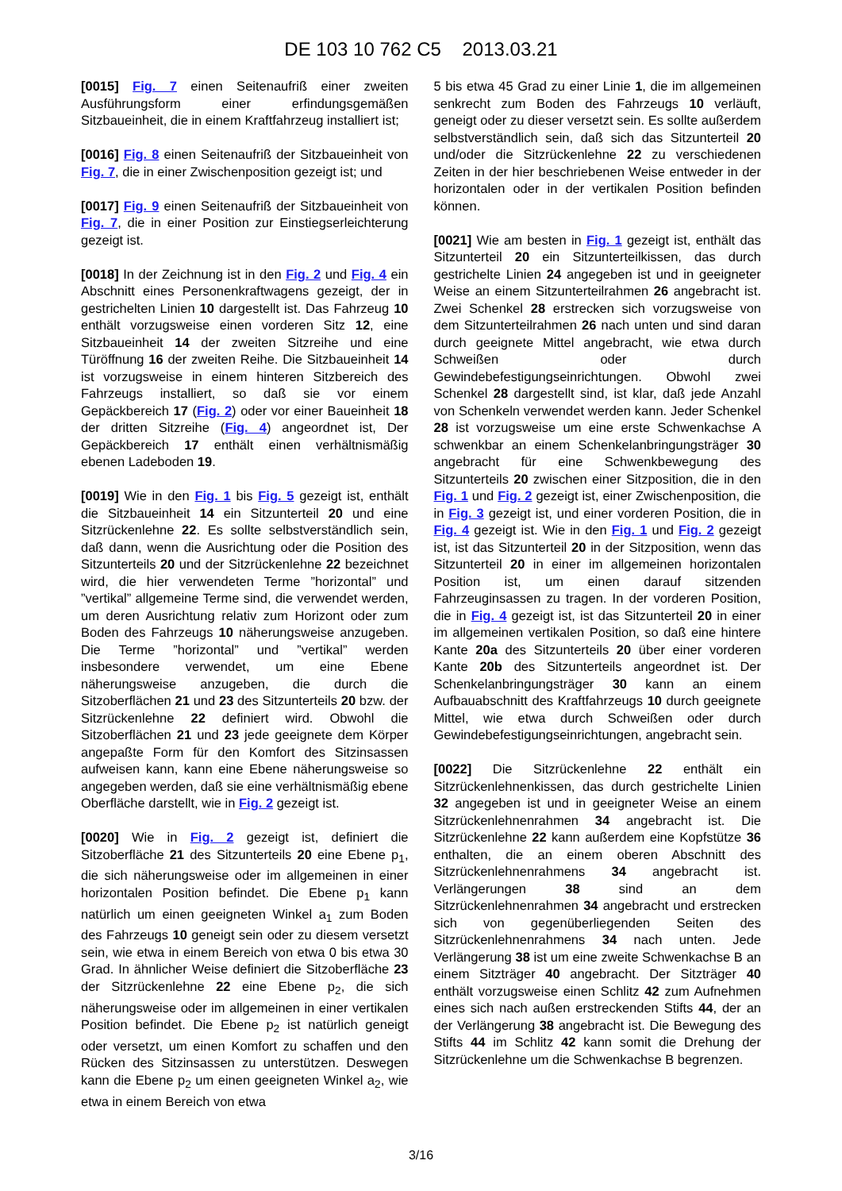DE 103 10 762 C5 2013.03.21
[0015] Fig. 7 einen Seitenaufriß einer zweiten Ausführungsform einer erfindungsgemäßen Sitzbaueinheit, die in einem Kraftfahrzeug installiert ist;
[0016] Fig. 8 einen Seitenaufriß der Sitzbaueinheit von Fig. 7, die in einer Zwischenposition gezeigt ist; und
[0017] Fig. 9 einen Seitenaufriß der Sitzbaueinheit von Fig. 7, die in einer Position zur Einstiegserleichterung gezeigt ist.
[0018] In der Zeichnung ist in den Fig. 2 und Fig. 4 ein Abschnitt eines Personenkraftwagens gezeigt, der in gestrichelten Linien 10 dargestellt ist. Das Fahrzeug 10 enthält vorzugsweise einen vorderen Sitz 12, eine Sitzbaueinheit 14 der zweiten Sitzreihe und eine Türöffnung 16 der zweiten Reihe. Die Sitzbaueinheit 14 ist vorzugsweise in einem hinteren Sitzbereich des Fahrzeugs installiert, so daß sie vor einem Gepäckbereich 17 (Fig. 2) oder vor einer Baueinheit 18 der dritten Sitzreihe (Fig. 4) angeordnet ist, Der Gepäckbereich 17 enthält einen verhältnismäßig ebenen Ladeboden 19.
[0019] Wie in den Fig. 1 bis Fig. 5 gezeigt ist, enthält die Sitzbaueinheit 14 ein Sitzunterteil 20 und eine Sitzrückenlehne 22. Es sollte selbstverständlich sein, daß dann, wenn die Ausrichtung oder die Position des Sitzunterteils 20 und der Sitzrückenlehne 22 bezeichnet wird, die hier verwendeten Terme ”horizontal” und ”vertikal” allgemeine Terme sind, die verwendet werden, um deren Ausrichtung relativ zum Horizont oder zum Boden des Fahrzeugs 10 näherungsweise anzugeben. Die Terme ”horizontal” und ”vertikal” werden insbesondere verwendet, um eine Ebene näherungsweise anzugeben, die durch die Sitzoberflächen 21 und 23 des Sitzunterteils 20 bzw. der Sitzrückenlehne 22 definiert wird. Obwohl die Sitzoberflächen 21 und 23 jede geeignete dem Körper angepaßte Form für den Komfort des Sitzinsassen aufweisen kann, kann eine Ebene näherungsweise so angegeben werden, daß sie eine verhältnismäßig ebene Oberfläche darstellt, wie in Fig. 2 gezeigt ist.
[0020] Wie in Fig. 2 gezeigt ist, definiert die Sitzoberfläche 21 des Sitzunterteils 20 eine Ebene p<sub>1</sub>, die sich näherungsweise oder im allgemeinen in einer horizontalen Position befindet. Die Ebene p<sub>1</sub> kann natürlich um einen geeigneten Winkel a<sub>1</sub> zum Boden des Fahrzeugs 10 geneigt sein oder zu diesem versetzt sein, wie etwa in einem Bereich von etwa 0 bis etwa 30 Grad. In ähnlicher Weise definiert die Sitzoberfläche 23 der Sitzrückenlehne 22 eine Ebene p<sub>2</sub>, die sich näherungsweise oder im allgemeinen in einer vertikalen Position befindet. Die Ebene p<sub>2</sub> ist natürlich geneigt oder versetzt, um einen Komfort zu schaffen und den Rücken des Sitzinsassen zu unterstützen. Deswegen kann die Ebene p<sub>2</sub> um einen geeigneten Winkel a<sub>2</sub>, wie etwa in einem Bereich von etwa
5 bis etwa 45 Grad zu einer Linie 1, die im allgemeinen senkrecht zum Boden des Fahrzeugs 10 verläuft, geneigt oder zu dieser versetzt sein. Es sollte außerdem selbstverständlich sein, daß sich das Sitzunterteil 20 und/oder die Sitzrückenlehne 22 zu verschiedenen Zeiten in der hier beschriebenen Weise entweder in der horizontalen oder in der vertikalen Position befinden können.
[0021] Wie am besten in Fig. 1 gezeigt ist, enthält das Sitzunterteil 20 ein Sitzunterteilkissen, das durch gestrichelte Linien 24 angegeben ist und in geeigneter Weise an einem Sitzunterteilrahmen 26 angebracht ist. Zwei Schenkel 28 erstrecken sich vorzugsweise von dem Sitzunterteilrahmen 26 nach unten und sind daran durch geeignete Mittel angebracht, wie etwa durch Schweißen oder durch Gewindebefestigungseinrichtungen. Obwohl zwei Schenkel 28 dargestellt sind, ist klar, daß jede Anzahl von Schenkeln verwendet werden kann. Jeder Schenkel 28 ist vorzugsweise um eine erste Schwenkachse A schwenkbar an einem Schenkelanbringungsträger 30 angebracht für eine Schwenkbewegung des Sitzunterteils 20 zwischen einer Sitzposition, die in den Fig. 1 und Fig. 2 gezeigt ist, einer Zwischenposition, die in Fig. 3 gezeigt ist, und einer vorderen Position, die in Fig. 4 gezeigt ist. Wie in den Fig. 1 und Fig. 2 gezeigt ist, ist das Sitzunterteil 20 in der Sitzposition, wenn das Sitzunterteil 20 in einer im allgemeinen horizontalen Position ist, um einen darauf sitzenden Fahrzeuginsassen zu tragen. In der vorderen Position, die in Fig. 4 gezeigt ist, ist das Sitzunterteil 20 in einer im allgemeinen vertikalen Position, so daß eine hintere Kante 20a des Sitzunterteils 20 über einer vorderen Kante 20b des Sitzunterteils angeordnet ist. Der Schenkelanbringungsträger 30 kann an einem Aufbauabschnitt des Kraftfahrzeugs 10 durch geeignete Mittel, wie etwa durch Schweißen oder durch Gewindebefestigungseinrichtungen, angebracht sein.
[0022] Die Sitzrückenlehne 22 enthält ein Sitzrückenlehnenkissen, das durch gestrichelte Linien 32 angegeben ist und in geeigneter Weise an einem Sitzrückenlehnenrahmen 34 angebracht ist. Die Sitzrückenlehne 22 kann außerdem eine Kopfstütze 36 enthalten, die an einem oberen Abschnitt des Sitzrückenlehnenrahmens 34 angebracht ist. Verlängerungen 38 sind an dem Sitzrückenlehnenrahmen 34 angebracht und erstrecken sich von gegenüberliegenden Seiten des Sitzrückenlehnenrahmens 34 nach unten. Jede Verlängerung 38 ist um eine zweite Schwenkachse B an einem Sitzträger 40 angebracht. Der Sitzträger 40 enthält vorzugsweise einen Schlitz 42 zum Aufnehmen eines sich nach außen erstreckenden Stifts 44, der an der Verlängerung 38 angebracht ist. Die Bewegung des Stifts 44 im Schlitz 42 kann somit die Drehung der Sitzrückenlehne um die Schwenkachse B begrenzen.
3/16